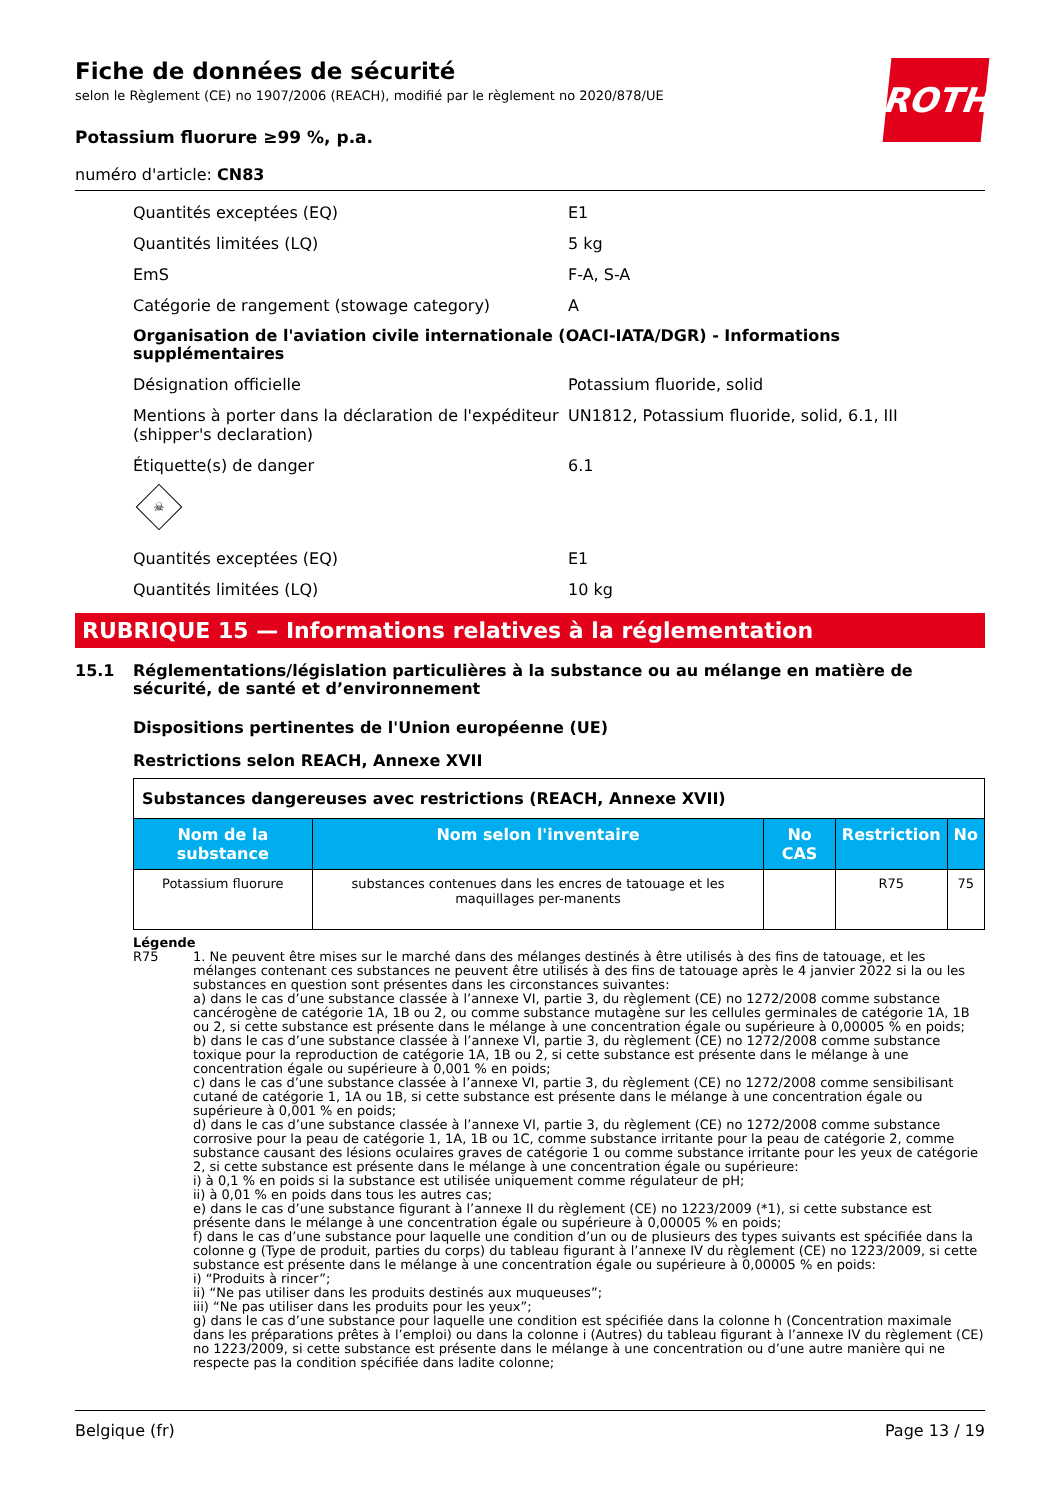ROTH
Fiche de données de sécurité
selon le Règlement (CE) no 1907/2006 (REACH), modifié par le règlement no 2020/878/UE
Potassium fluorure ≥99 %, p.a.
numéro d'article: CN83
Quantités exceptées (EQ) E1
Quantités limitées (LQ) 5 kg
EmS F-A, S-A
Catégorie de rangement (stowage category) A
Organisation de l'aviation civile internationale (OACI-IATA/DGR) - Informations supplémentaires
Désignation officielle Potassium fluoride, solid
Mentions à porter dans la déclaration de l'expéditeur (shipper's declaration)
UN1812, Potassium fluoride, solid, 6.1, III
Étiquette(s) de danger 6.1
☠
Quantités exceptées (EQ) E1
Quantités limitées (LQ) 10 kg
RUBRIQUE 15 — Informations relatives à la réglementation
15.1 Réglementations/législation particulières à la substance ou au mélange en matière de sécurité, de santé et d’environnement
Dispositions pertinentes de l'Union européenne (UE)
Restrictions selon REACH, Annexe XVII
| Substances dangereuses avec restrictions (REACH, Annexe XVII) | | | | |
| Nom de la substance | Nom selon l'inventaire | No CAS | Restriction | No |
| Potassium fluorure | substances contenues dans les encres de tatouage et les maquillages per-manents | | R75 | 75 |
Légende
R75 1. Ne peuvent être mises sur le marché dans des mélanges destinés à être utilisés à des fins de tatouage, et les mélanges contenant ces substances ne peuvent être utilisés à des fins de tatouage après le 4 janvier 2022 si la ou les substances en question sont présentes dans les circonstances suivantes:
a) dans le cas d’une substance classée à l’annexe VI, partie 3, du règlement (CE) no 1272/2008 comme substance cancérogène de catégorie 1A, 1B ou 2, ou comme substance mutagène sur les cellules germinales de catégorie 1A, 1B ou 2, si cette substance est présente dans le mélange à une concentration égale ou supérieure à 0,00005 % en poids;
b) dans le cas d’une substance classée à l’annexe VI, partie 3, du règlement (CE) no 1272/2008 comme substance toxique pour la reproduction de catégorie 1A, 1B ou 2, si cette substance est présente dans le mélange à une concentration égale ou supérieure à 0,001 % en poids;
c) dans le cas d’une substance classée à l’annexe VI, partie 3, du règlement (CE) no 1272/2008 comme sensibilisant cutané de catégorie 1, 1A ou 1B, si cette substance est présente dans le mélange à une concentration égale ou supérieure à 0,001 % en poids;
d) dans le cas d’une substance classée à l’annexe VI, partie 3, du règlement (CE) no 1272/2008 comme substance corrosive pour la peau de catégorie 1, 1A, 1B ou 1C, comme substance irritante pour la peau de catégorie 2, comme substance causant des lésions oculaires graves de catégorie 1 ou comme substance irritante pour les yeux de catégorie 2, si cette substance est présente dans le mélange à une concentration égale ou supérieure:
i) à 0,1 % en poids si la substance est utilisée uniquement comme régulateur de pH;
ii) à 0,01 % en poids dans tous les autres cas;
e) dans le cas d’une substance figurant à l’annexe II du règlement (CE) no 1223/2009 (*1), si cette substance est présente dans le mélange à une concentration égale ou supérieure à 0,00005 % en poids;
f) dans le cas d’une substance pour laquelle une condition d’un ou de plusieurs des types suivants est spécifiée dans la colonne g (Type de produit, parties du corps) du tableau figurant à l’annexe IV du règlement (CE) no 1223/2009, si cette substance est présente dans le mélange à une concentration égale ou supérieure à 0,00005 % en poids:
i) “Produits à rincer”;
ii) “Ne pas utiliser dans les produits destinés aux muqueuses”;
iii) “Ne pas utiliser dans les produits pour les yeux”;
g) dans le cas d’une substance pour laquelle une condition est spécifiée dans la colonne h (Concentration maximale dans les préparations prêtes à l’emploi) ou dans la colonne i (Autres) du tableau figurant à l’annexe IV du règlement (CE) no 1223/2009, si cette substance est présente dans le mélange à une concentration ou d’une autre manière qui ne respecte pas la condition spécifiée dans ladite colonne;
Belgique (fr) Page 13 / 19